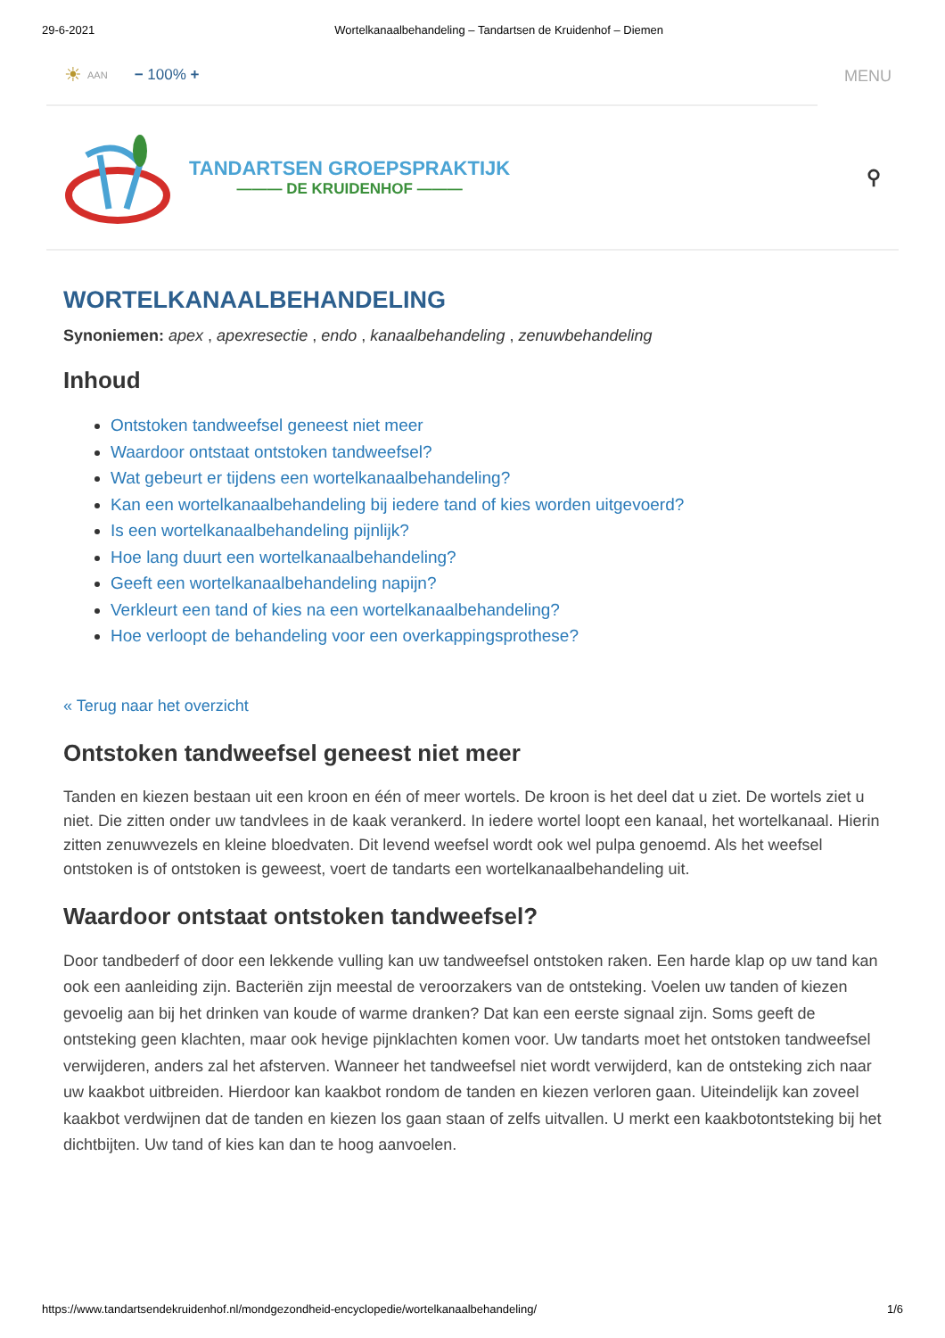29-6-2021 Wortelkanaalbehandeling – Tandartsen de Kruidenhof – Diemen
☀ AAN − 100% +
MENU
TANDARTSEN GROEPSPRAKTIJK
——— DE KRUIDENHOF ———
⚲
WORTELKANAALBEHANDELING
Synoniemen: apex , apexresectie , endo , kanaalbehandeling , zenuwbehandeling
Inhoud
Ontstoken tandweefsel geneest niet meer
Waardoor ontstaat ontstoken tandweefsel?
Wat gebeurt er tijdens een wortelkanaalbehandeling?
Kan een wortelkanaalbehandeling bij iedere tand of kies worden uitgevoerd?
Is een wortelkanaalbehandeling pijnlijk?
Hoe lang duurt een wortelkanaalbehandeling?
Geeft een wortelkanaalbehandeling napijn?
Verkleurt een tand of kies na een wortelkanaalbehandeling?
Hoe verloopt de behandeling voor een overkappingsprothese?
« Terug naar het overzicht
Ontstoken tandweefsel geneest niet meer
Tanden en kiezen bestaan uit een kroon en één of meer wortels. De kroon is het deel dat u ziet. De wortels ziet u niet. Die zitten onder uw tandvlees in de kaak verankerd. In iedere wortel loopt een kanaal, het wortelkanaal. Hierin zitten zenuwvezels en kleine bloedvaten. Dit levend weefsel wordt ook wel pulpa genoemd. Als het weefsel ontstoken is of ontstoken is geweest, voert de tandarts een wortelkanaalbehandeling uit.
Waardoor ontstaat ontstoken tandweefsel?
Door tandbederf of door een lekkende vulling kan uw tandweefsel ontstoken raken. Een harde klap op uw tand kan ook een aanleiding zijn. Bacteriën zijn meestal de veroorzakers van de ontsteking. Voelen uw tanden of kiezen gevoelig aan bij het drinken van koude of warme dranken? Dat kan een eerste signaal zijn. Soms geeft de ontsteking geen klachten, maar ook hevige pijnklachten komen voor. Uw tandarts moet het ontstoken tandweefsel verwijderen, anders zal het afsterven. Wanneer het tandweefsel niet wordt verwijderd, kan de ontsteking zich naar uw kaakbot uitbreiden. Hierdoor kan kaakbot rondom de tanden en kiezen verloren gaan. Uiteindelijk kan zoveel kaakbot verdwijnen dat de tanden en kiezen los gaan staan of zelfs uitvallen. U merkt een kaakbotontsteking bij het dichtbijten. Uw tand of kies kan dan te hoog aanvoelen.
https://www.tandartsendekruidenhof.nl/mondgezondheid-encyclopedie/wortelkanaalbehandeling/ 1/6